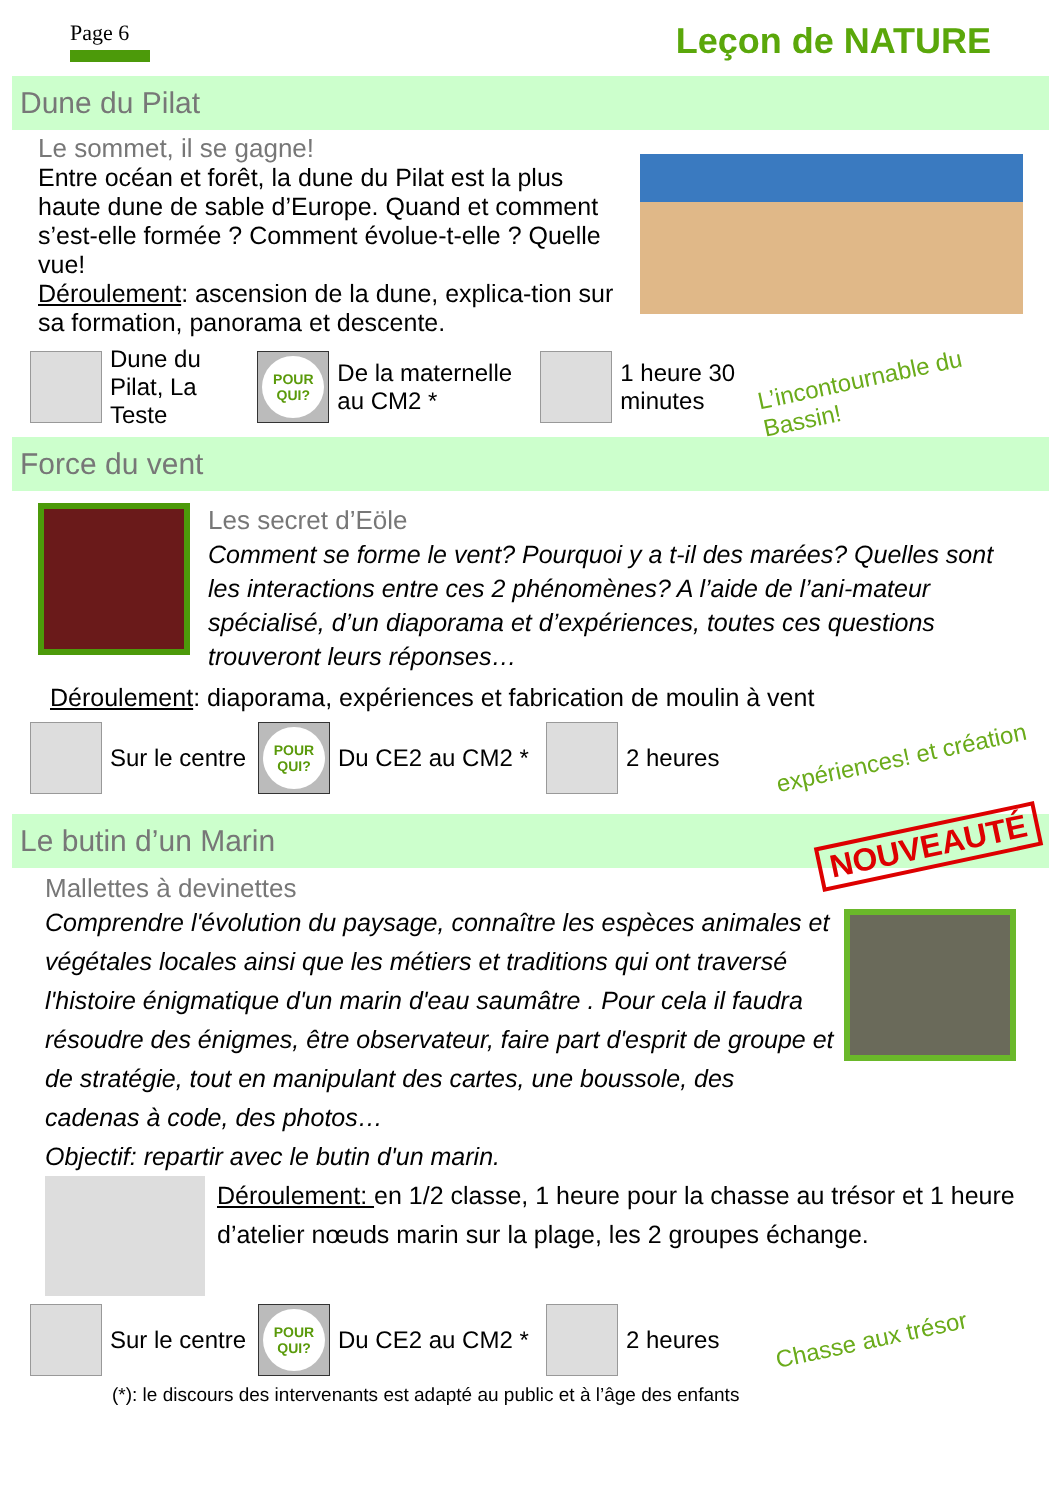Page 6
Leçon de NATURE
Dune du Pilat
Le sommet, il se gagne!
Entre océan et forêt, la dune du Pilat est la plus haute dune de sable d’Europe. Quand et comment s’est-elle formée ? Comment évolue-t-elle ? Quelle vue!
Déroulement: ascension de la dune, explica-tion sur sa formation, panorama et descente.
Dune du Pilat, La Teste
POUR QUI?
De la maternelle au CM2 *
1 heure 30 minutes
L’incontournable du Bassin!
Force du vent
Les secret d’Eöle
Comment se forme le vent? Pourquoi y a t-il des marées? Quelles sont les interactions entre ces 2 phénomènes? A l’aide de l’ani-mateur spécialisé, d’un diaporama et d’expériences, toutes ces questions trouveront leurs réponses…
Déroulement: diaporama, expériences et fabrication de moulin à vent
Sur le centre
POUR QUI?
Du CE2 au CM2 *
2 heures
expériences! et création
Le butin d’un Marin NOUVEAUTÉ
Mallettes à devinettes
Comprendre l'évolution du paysage, connaître les espèces animales et végétales locales ainsi que les métiers et traditions qui ont traversé l'histoire énigmatique d'un marin d'eau saumâtre . Pour cela il faudra résoudre des énigmes, être observateur, faire part d'esprit de groupe et de stratégie, tout en manipulant des cartes, une boussole, des cadenas à code, des photos…
Objectif: repartir avec le butin d'un marin.
Déroulement: en 1/2 classe, 1 heure pour la chasse au trésor et 1 heure d’atelier nœuds marin sur la plage, les 2 groupes échange.
Sur le centre
POUR QUI?
Du CE2 au CM2 *
2 heures
Chasse aux trésor
(*): le discours des intervenants est adapté au public et à l’âge des enfants